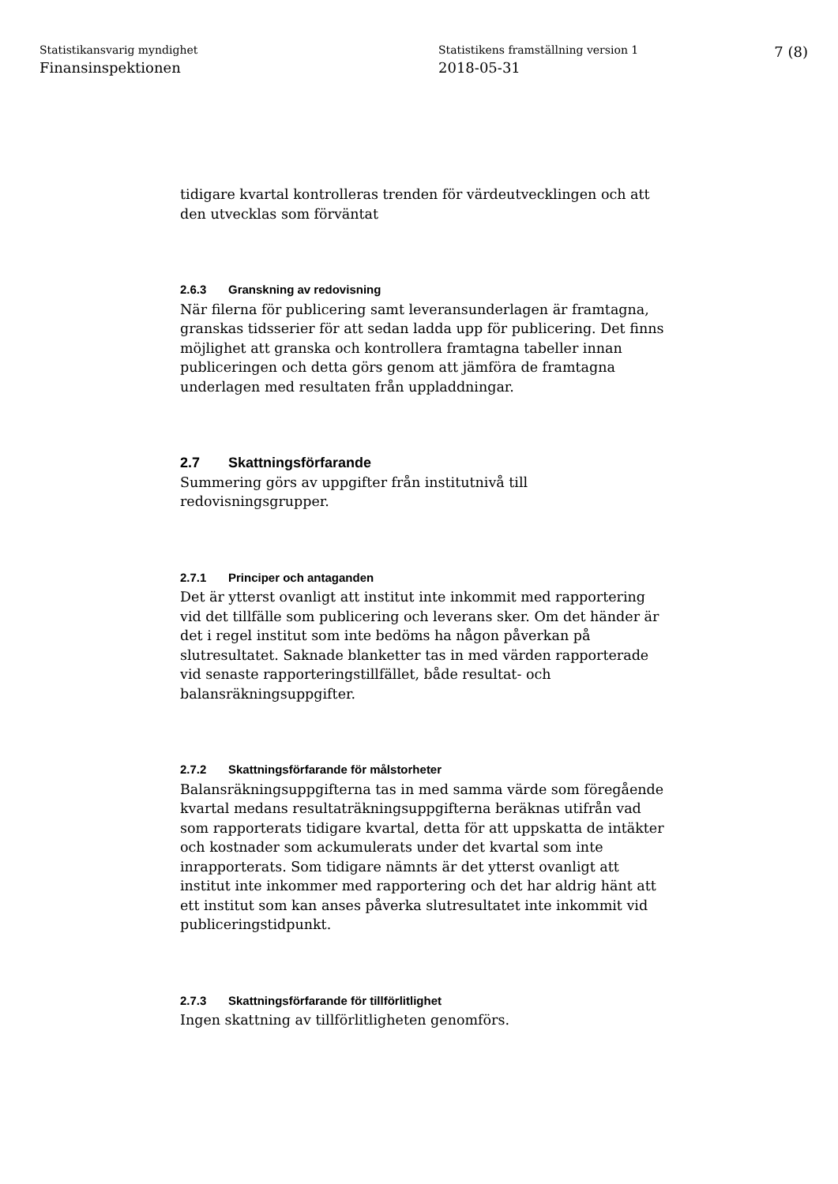Statistikansvarig myndighet
Finansinspektionen
Statistikens framställning version 1
2018-05-31
7 (8)
tidigare kvartal kontrolleras trenden för värdeutvecklingen och att den utvecklas som förväntat
2.6.3 Granskning av redovisning
När filerna för publicering samt leveransunderlagen är framtagna, granskas tidsserier för att sedan ladda upp för publicering. Det finns möjlighet att granska och kontrollera framtagna tabeller innan publiceringen och detta görs genom att jämföra de framtagna underlagen med resultaten från uppladdningar.
2.7 Skattningsförfarande
Summering görs av uppgifter från institutnivå till redovisningsgrupper.
2.7.1 Principer och antaganden
Det är ytterst ovanligt att institut inte inkommit med rapportering vid det tillfälle som publicering och leverans sker. Om det händer är det i regel institut som inte bedöms ha någon påverkan på slutresultatet. Saknade blanketter tas in med värden rapporterade vid senaste rapporteringstillfället, både resultat- och balansräkningsuppgifter.
2.7.2 Skattningsförfarande för målstorheter
Balansräkningsuppgifterna tas in med samma värde som föregående kvartal medans resultaträkningsuppgifterna beräknas utifrån vad som rapporterats tidigare kvartal, detta för att uppskatta de intäkter och kostnader som ackumulerats under det kvartal som inte inrapporterats. Som tidigare nämnts är det ytterst ovanligt att institut inte inkommer med rapportering och det har aldrig hänt att ett institut som kan anses påverka slutresultatet inte inkommit vid publiceringstidpunkt.
2.7.3 Skattningsförfarande för tillförlitlighet
Ingen skattning av tillförlitligheten genomförs.